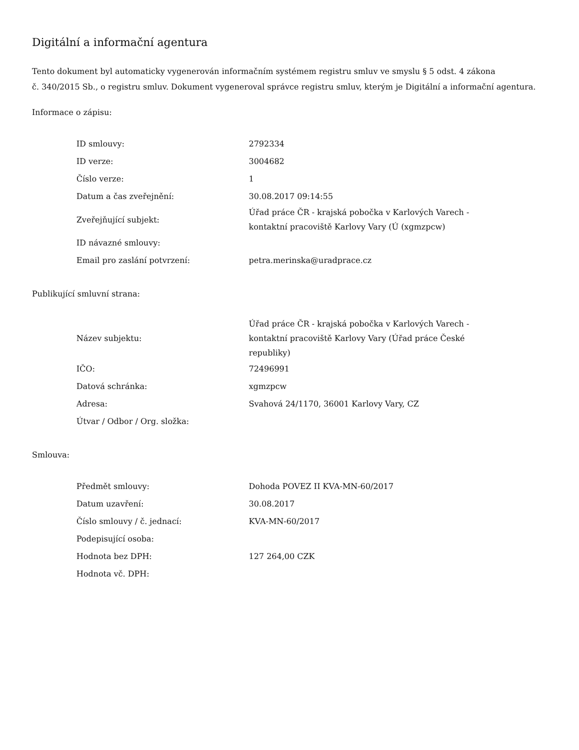Digitální a informační agentura
Tento dokument byl automaticky vygenerován informačním systémem registru smluv ve smyslu § 5 odst. 4 zákona
č. 340/2015 Sb., o registru smluv. Dokument vygeneroval správce registru smluv, kterým je Digitální a informační agentura.
Informace o zápisu:
| ID smlouvy: | 2792334 |
| ID verze: | 3004682 |
| Číslo verze: | 1 |
| Datum a čas zveřejnění: | 30.08.2017 09:14:55 |
| Zveřejňující subjekt: | Úřad práce ČR - krajská pobočka v Karlových Varech - kontaktní pracoviště Karlovy Vary (Ú (xgmzpcw) |
| ID návazné smlouvy: | |
| Email pro zaslání potvrzení: | petra.merinska@uradprace.cz |
Publikující smluvní strana:
| Název subjektu: | Úřad práce ČR - krajská pobočka v Karlových Varech - kontaktní pracoviště Karlovy Vary (Úřad práce České republiky) |
| IČO: | 72496991 |
| Datová schránka: | xgmzpcw |
| Adresa: | Svahová 24/1170, 36001 Karlovy Vary, CZ |
| Útvar / Odbor / Org. složka: | |
Smlouva:
| Předmět smlouvy: | Dohoda POVEZ II KVA-MN-60/2017 |
| Datum uzavření: | 30.08.2017 |
| Číslo smlouvy / č. jednací: | KVA-MN-60/2017 |
| Podepisující osoba: | |
| Hodnota bez DPH: | 127 264,00 CZK |
| Hodnota vč. DPH: | |